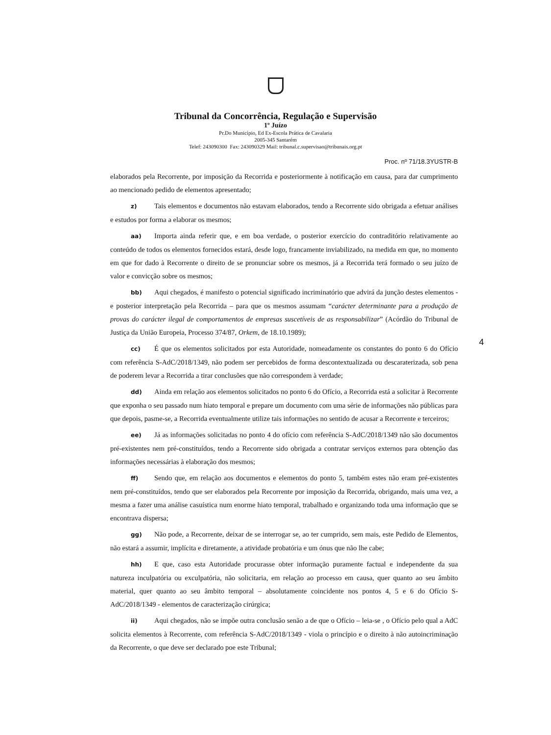Tribunal da Concorrência, Regulação e Supervisão
1º Juízo
Pr.Do Município, Ed Ex-Escola Prática de Cavalaria
2005-345 Santarém
Telef: 243090300 Fax: 243090329 Mail: tribunal.c.supervisao@tribunais.org.pt
Proc. nº 71/18.3YUSTR-B
elaborados pela Recorrente, por imposição da Recorrida e posteriormente à notificação em causa, para dar cumprimento ao mencionado pedido de elementos apresentado;
z) Tais elementos e documentos não estavam elaborados, tendo a Recorrente sido obrigada a efetuar análises e estudos por forma a elaborar os mesmos;
aa) Importa ainda referir que, e em boa verdade, o posterior exercício do contraditório relativamente ao conteúdo de todos os elementos fornecidos estará, desde logo, francamente inviabilizado, na medida em que, no momento em que for dado à Recorrente o direito de se pronunciar sobre os mesmos, já a Recorrida terá formado o seu juízo de valor e convicção sobre os mesmos;
bb) Aqui chegados, é manifesto o potencial significado incriminatório que advirá da junção destes elementos - e posterior interpretação pela Recorrida – para que os mesmos assumam “carácter determinante para a produção de provas do carácter ilegal de comportamentos de empresas suscetíveis de as responsabilizar” (Acórdão do Tribunal de Justiça da União Europeia, Processo 374/87, Orkem, de 18.10.1989);
cc) É que os elementos solicitados por esta Autoridade, nomeadamente os constantes do ponto 6 do Ofício com referência S-AdC/2018/1349, não podem ser percebidos de forma descontextualizada ou descaraterizada, sob pena de poderem levar a Recorrida a tirar conclusões que não correspondem à verdade;
dd) Ainda em relação aos elementos solicitados no ponto 6 do Ofício, a Recorrida está a solicitar à Recorrente que exponha o seu passado num hiato temporal e prepare um documento com uma série de informações não públicas para que depois, pasme-se, a Recorrida eventualmente utilize tais informações no sentido de acusar a Recorrente e terceiros;
ee) Já as informações solicitadas no ponto 4 do ofício com referência S-AdC/2018/1349 não são documentos pré-existentes nem pré-constituídos, tendo a Recorrente sido obrigada a contratar serviços externos para obtenção das informações necessárias à elaboração dos mesmos;
ff) Sendo que, em relação aos documentos e elementos do ponto 5, também estes não eram pré-existentes nem pré-constituídos, tendo que ser elaborados pela Recorrente por imposição da Recorrida, obrigando, mais uma vez, a mesma a fazer uma análise casuística num enorme hiato temporal, trabalhado e organizando toda uma informação que se encontrava dispersa;
gg) Não pode, a Recorrente, deixar de se interrogar se, ao ter cumprido, sem mais, este Pedido de Elementos, não estará a assumir, implícita e diretamente, a atividade probatória e um ónus que não lhe cabe;
hh) E que, caso esta Autoridade procurasse obter informação puramente factual e independente da sua natureza inculpatória ou exculpatória, não solicitaria, em relação ao processo em causa, quer quanto ao seu âmbito material, quer quanto ao seu âmbito temporal – absolutamente coincidente nos pontos 4, 5 e 6 do Ofício S-AdC/2018/1349 - elementos de caracterização cirúrgica;
ii) Aqui chegados, não se impõe outra conclusão senão a de que o Ofício – leia-se , o Ofício pelo qual a AdC solicita elementos à Recorrente, com referência S-AdC/2018/1349 - viola o princípio e o direito à não autoincriminação da Recorrente, o que deve ser declarado poe este Tribunal;
4